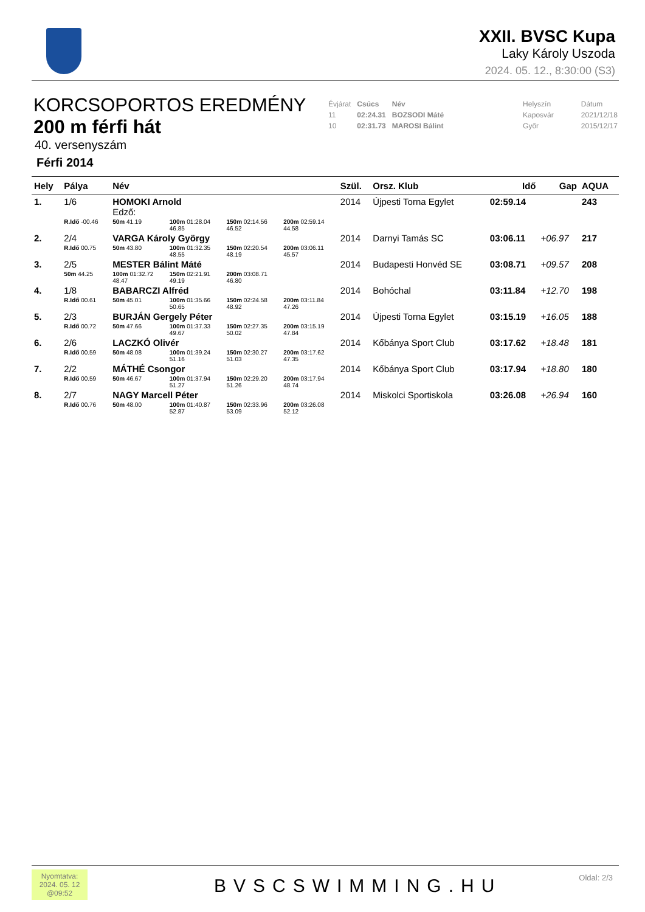XXII. BVSC Kupa
Laky Károly Uszoda
2024. 05. 12., 8:30:00 (S3)
KORCSOPORTOS EREDMÉNY
200 m férfi hát
40. versenyszám
Férfi 2014
| Évjárat | Csúcs | Név | | Helyszín | Dátum |
| 11 | 02:24.31 | BOZSODI Máté | | Kaposvár | 2021/12/18 |
| 10 | 02:31.73 | MAROSI Bálint | | Győr | 2015/12/17 |
| Hely | Pálya | Név | | | | Szül. | Orsz. Klub | Idő | Gap | AQUA |
| --- | --- | --- | --- | --- | --- | --- | --- | --- | --- | --- |
| 1. | 1/6 | HOMOKI Arnold Edző: | | | | 2014 | Újpesti Torna Egylet | 02:59.14 | | 243 |
| | R.Idő -00.46 | 50m 41.19 | 100m 01:28.04 46.85 | 150m 02:14.56 46.52 | 200m 02:59.14 44.58 | | | | | |
| 2. | 2/4 | VARGA Károly György | | | | 2014 | Darnyi Tamás SC | 03:06.11 | +06.97 | 217 |
| | R.Idő 00.75 | 50m 43.80 | 100m 01:32.35 48.55 | 150m 02:20.54 48.19 | 200m 03:06.11 45.57 | | | | | |
| 3. | 2/5 | MESTER Bálint Máté | | | | 2014 | Budapesti Honvéd SE | 03:08.71 | +09.57 | 208 |
| | 50m 44.25 | 100m 01:32.72 48.47 | 150m 02:21.91 49.19 | 200m 03:08.71 46.80 | | | | | | |
| 4. | 1/8 | BABARCZI Alfréd | | | | 2014 | Bohóchal | 03:11.84 | +12.70 | 198 |
| | R.Idő 00.61 | 50m 45.01 | 100m 01:35.66 50.65 | 150m 02:24.58 48.92 | 200m 03:11.84 47.26 | | | | | |
| 5. | 2/3 | BURJÁN Gergely Péter | | | | 2014 | Újpesti Torna Egylet | 03:15.19 | +16.05 | 188 |
| | R.Idő 00.72 | 50m 47.66 | 100m 01:37.33 49.67 | 150m 02:27.35 50.02 | 200m 03:15.19 47.84 | | | | | |
| 6. | 2/6 | LACZKÓ Olivér | | | | 2014 | Kőbánya Sport Club | 03:17.62 | +18.48 | 181 |
| | R.Idő 00.59 | 50m 48.08 | 100m 01:39.24 51.16 | 150m 02:30.27 51.03 | 200m 03:17.62 47.35 | | | | | |
| 7. | 2/2 | MÁTHÉ Csongor | | | | 2014 | Kőbánya Sport Club | 03:17.94 | +18.80 | 180 |
| | R.Idő 00.59 | 50m 46.67 | 100m 01:37.94 51.27 | 150m 02:29.20 51.26 | 200m 03:17.94 48.74 | | | | | |
| 8. | 2/7 | NAGY Marcell Péter | | | | 2014 | Miskolci Sportiskola | 03:26.08 | +26.94 | 160 |
| | R.Idő 00.76 | 50m 48.00 | 100m 01:40.87 52.87 | 150m 02:33.96 53.09 | 200m 03:26.08 52.12 | | | | | |
Nyomtatva:
2024. 05. 12
@09:52
BVSCSWIMMING.HU Oldal: 2/3